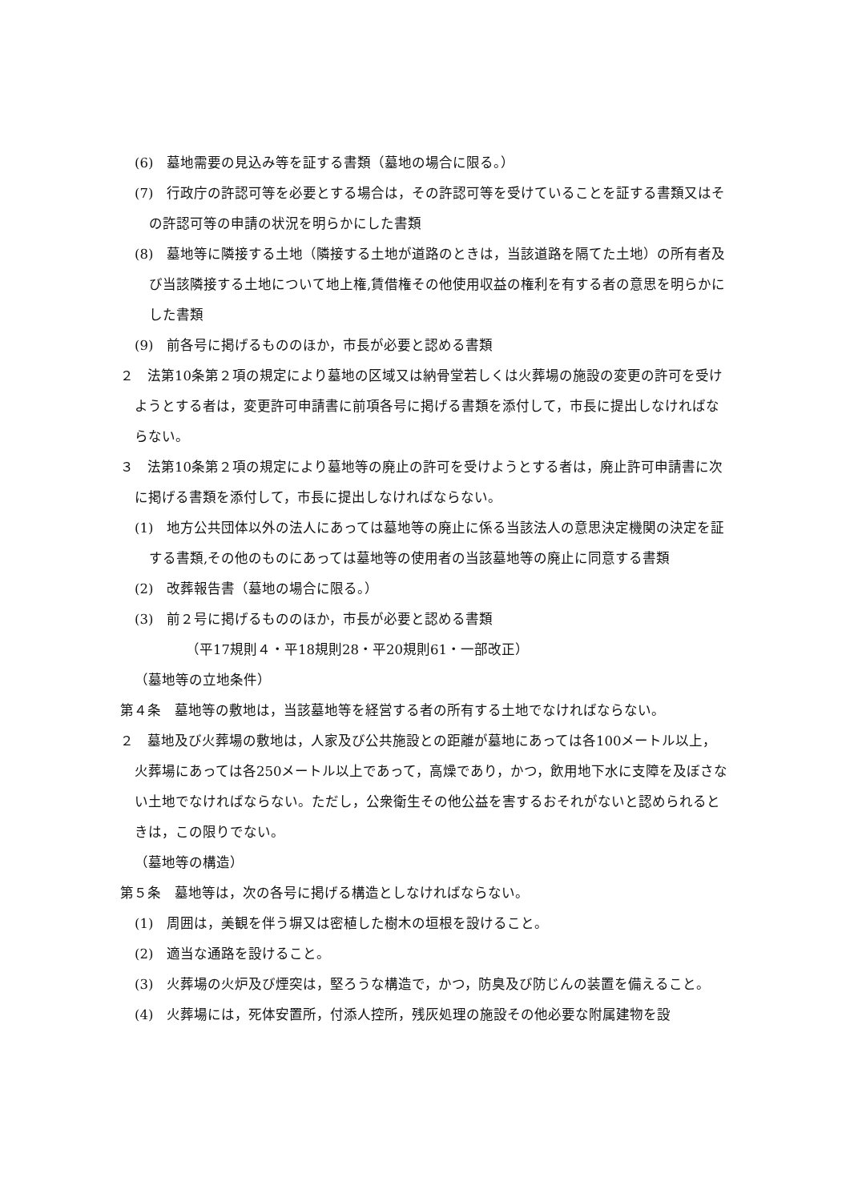(6)　墓地需要の見込み等を証する書類（墓地の場合に限る。）
(7)　行政庁の許認可等を必要とする場合は，その許認可等を受けていることを証する書類又はその許認可等の申請の状況を明らかにした書類
(8)　墓地等に隣接する土地（隣接する土地が道路のときは，当該道路を隔てた土地）の所有者及び当該隣接する土地について地上権,賃借権その他使用収益の権利を有する者の意思を明らかにした書類
(9)　前各号に掲げるもののほか，市長が必要と認める書類
２　法第10条第２項の規定により墓地の区域又は納骨堂若しくは火葬場の施設の変更の許可を受けようとする者は，変更許可申請書に前項各号に掲げる書類を添付して，市長に提出しなければならない。
３　法第10条第２項の規定により墓地等の廃止の許可を受けようとする者は，廃止許可申請書に次に掲げる書類を添付して，市長に提出しなければならない。
(1)　地方公共団体以外の法人にあっては墓地等の廃止に係る当該法人の意思決定機関の決定を証する書類,その他のものにあっては墓地等の使用者の当該墓地等の廃止に同意する書類
(2)　改葬報告書（墓地の場合に限る。）
(3)　前２号に掲げるもののほか，市長が必要と認める書類
（平17規則４・平18規則28・平20規則61・一部改正）
（墓地等の立地条件）
第４条　墓地等の敷地は，当該墓地等を経営する者の所有する土地でなければならない。
２　墓地及び火葬場の敷地は，人家及び公共施設との距離が墓地にあっては各100メートル以上，火葬場にあっては各250メートル以上であって，高燥であり，かつ，飲用地下水に支障を及ぼさない土地でなければならない。ただし，公衆衛生その他公益を害するおそれがないと認められるときは，この限りでない。
（墓地等の構造）
第５条　墓地等は，次の各号に掲げる構造としなければならない。
(1)　周囲は，美観を伴う塀又は密植した樹木の垣根を設けること。
(2)　適当な通路を設けること。
(3)　火葬場の火炉及び煙突は，堅ろうな構造で，かつ，防臭及び防じんの装置を備えること。
(4)　火葬場には，死体安置所，付添人控所，残灰処理の施設その他必要な附属建物を設